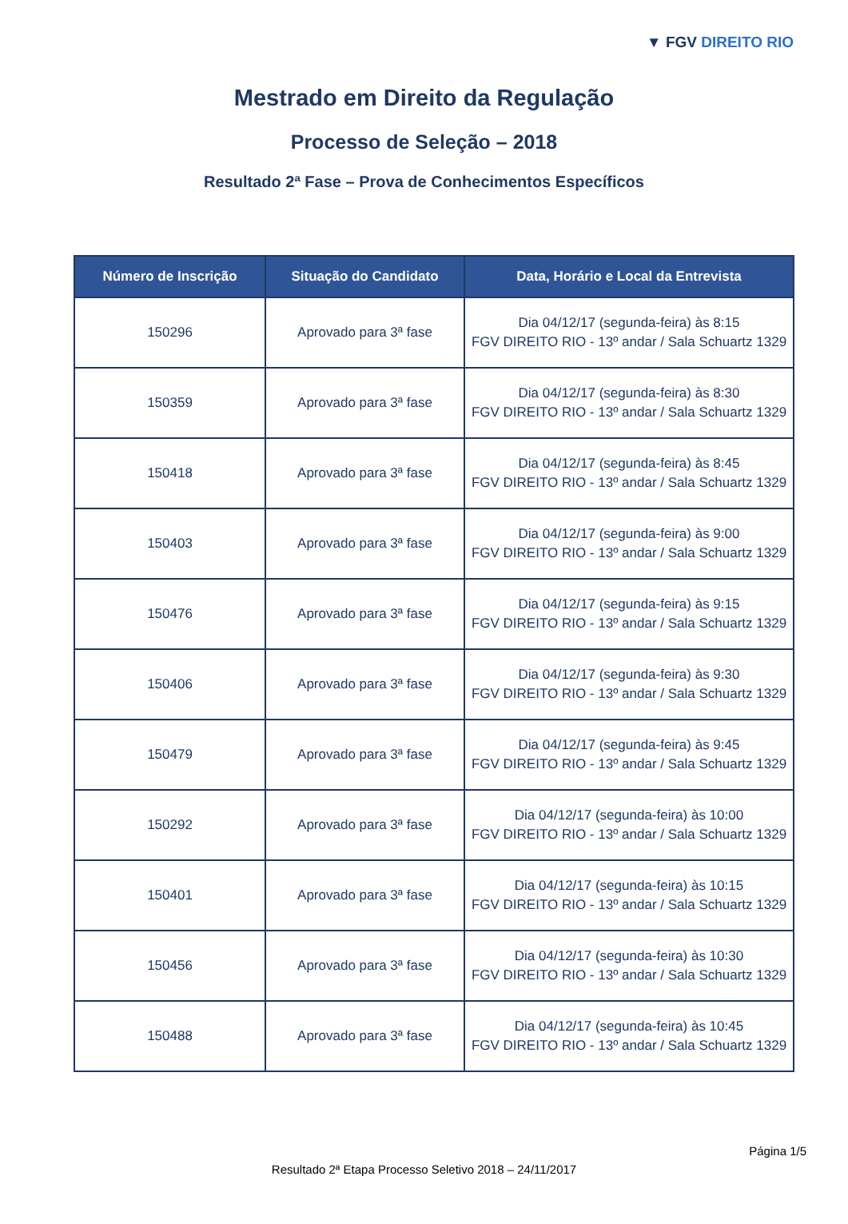▼ FGV DIREITO RIO
Mestrado em Direito da Regulação
Processo de Seleção – 2018
Resultado 2ª Fase – Prova de Conhecimentos Específicos
| Número de Inscrição | Situação do Candidato | Data, Horário e Local da Entrevista |
| --- | --- | --- |
| 150296 | Aprovado para 3ª fase | Dia 04/12/17 (segunda-feira) às 8:15 FGV DIREITO RIO - 13º andar / Sala Schuartz 1329 |
| 150359 | Aprovado para 3ª fase | Dia 04/12/17 (segunda-feira) às 8:30 FGV DIREITO RIO - 13º andar / Sala Schuartz 1329 |
| 150418 | Aprovado para 3ª fase | Dia 04/12/17 (segunda-feira) às 8:45 FGV DIREITO RIO - 13º andar / Sala Schuartz 1329 |
| 150403 | Aprovado para 3ª fase | Dia 04/12/17 (segunda-feira) às 9:00 FGV DIREITO RIO - 13º andar / Sala Schuartz 1329 |
| 150476 | Aprovado para 3ª fase | Dia 04/12/17 (segunda-feira) às 9:15 FGV DIREITO RIO - 13º andar / Sala Schuartz 1329 |
| 150406 | Aprovado para 3ª fase | Dia 04/12/17 (segunda-feira) às 9:30 FGV DIREITO RIO - 13º andar / Sala Schuartz 1329 |
| 150479 | Aprovado para 3ª fase | Dia 04/12/17 (segunda-feira) às 9:45 FGV DIREITO RIO - 13º andar / Sala Schuartz 1329 |
| 150292 | Aprovado para 3ª fase | Dia 04/12/17 (segunda-feira) às 10:00 FGV DIREITO RIO - 13º andar / Sala Schuartz 1329 |
| 150401 | Aprovado para 3ª fase | Dia 04/12/17 (segunda-feira) às 10:15 FGV DIREITO RIO - 13º andar / Sala Schuartz 1329 |
| 150456 | Aprovado para 3ª fase | Dia 04/12/17 (segunda-feira) às 10:30 FGV DIREITO RIO - 13º andar / Sala Schuartz 1329 |
| 150488 | Aprovado para 3ª fase | Dia 04/12/17 (segunda-feira) às 10:45 FGV DIREITO RIO - 13º andar / Sala Schuartz 1329 |
Página 1/5
Resultado 2ª Etapa Processo Seletivo 2018 – 24/11/2017